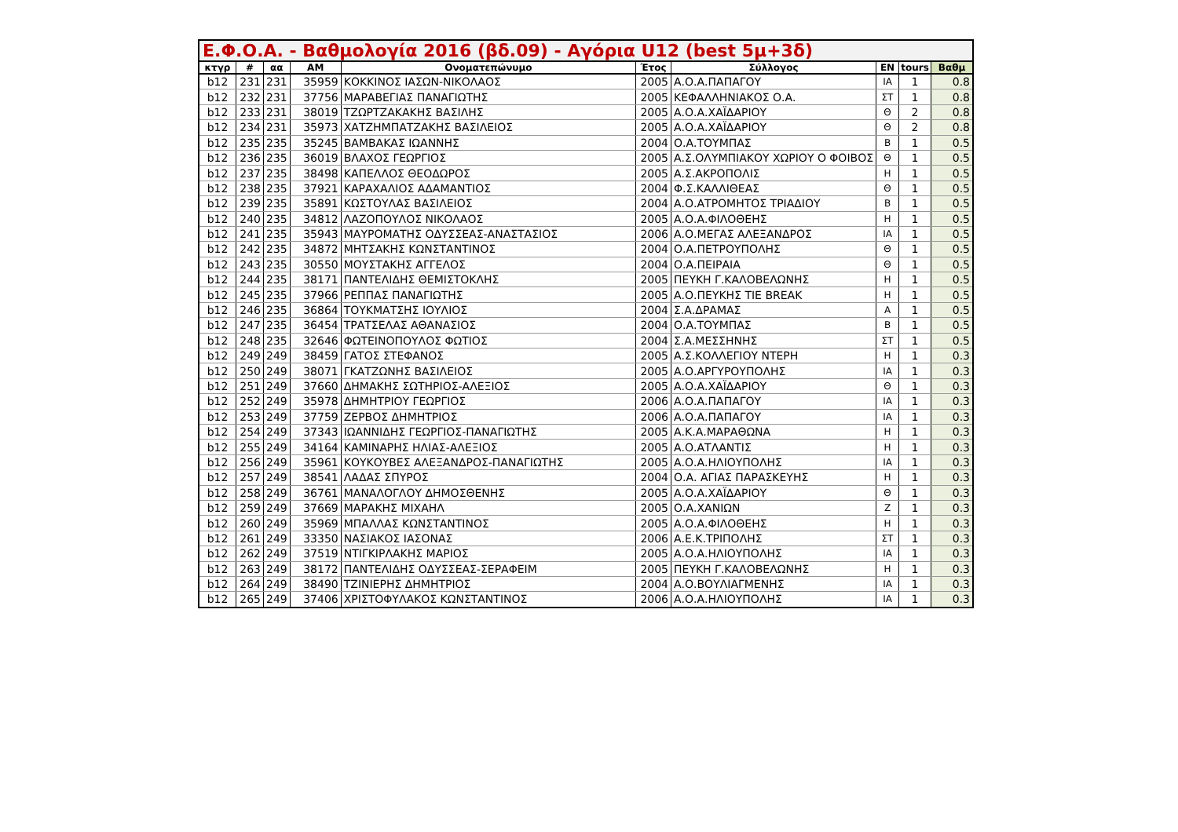Ε.Φ.Ο.Α. - Βαθμολογία 2016 (βδ.09) - Αγόρια U12 (best 5μ+3δ)
| κτγρ | # | αα | ΑΜ | Ονοματεπώνυμο | Έτος | Σύλλογος | ΕΝ | tours | Βαθμ |
| --- | --- | --- | --- | --- | --- | --- | --- | --- | --- |
| b12 | 231 | 231 | 35959 | ΚΟΚΚΙΝΟΣ ΙΑΣΩΝ-ΝΙΚΟΛΑΟΣ | 2005 | Α.Ο.Α.ΠΑΠΑΓΟΥ | ΙΑ | 1 | 0.8 |
| b12 | 232 | 231 | 37756 | ΜΑΡΑΒΕΓΙΑΣ ΠΑΝΑΓΙΩΤΗΣ | 2005 | ΚΕΦΑΛΛΗΝΙΑΚΟΣ Ο.Α. | ΣΤ | 1 | 0.8 |
| b12 | 233 | 231 | 38019 | ΤΖΩΡΤΖΑΚΑΚΗΣ ΒΑΣΙΛΗΣ | 2005 | Α.Ο.Α.ΧΑΪΔΑΡΙΟΥ | Θ | 2 | 0.8 |
| b12 | 234 | 231 | 35973 | ΧΑΤΖΗΜΠΑΤΖΑΚΗΣ ΒΑΣΙΛΕΙΟΣ | 2005 | Α.Ο.Α.ΧΑΪΔΑΡΙΟΥ | Θ | 2 | 0.8 |
| b12 | 235 | 235 | 35245 | ΒΑΜΒΑΚΑΣ ΙΩΑΝΝΗΣ | 2004 | Ο.Α.ΤΟΥΜΠΑΣ | Β | 1 | 0.5 |
| b12 | 236 | 235 | 36019 | ΒΛΑΧΟΣ ΓΕΩΡΓΙΟΣ | 2005 | Α.Σ.ΟΛΥΜΠΙΑΚΟΥ ΧΩΡΙΟΥ Ο ΦΟΙΒΟΣ | Θ | 1 | 0.5 |
| b12 | 237 | 235 | 38498 | ΚΑΠΕΛΛΟΣ ΘΕΟΔΩΡΟΣ | 2005 | Α.Σ.ΑΚΡΟΠΟΛΙΣ | Η | 1 | 0.5 |
| b12 | 238 | 235 | 37921 | ΚΑΡΑΧΑΛΙΟΣ ΑΔΑΜΑΝΤΙΟΣ | 2004 | Φ.Σ.ΚΑΛΛΙΘΕΑΣ | Θ | 1 | 0.5 |
| b12 | 239 | 235 | 35891 | ΚΩΣΤΟΥΛΑΣ ΒΑΣΙΛΕΙΟΣ | 2004 | Α.Ο.ΑΤΡΟΜΗΤΟΣ ΤΡΙΑΔΙΟΥ | Β | 1 | 0.5 |
| b12 | 240 | 235 | 34812 | ΛΑΖΟΠΟΥΛΟΣ ΝΙΚΟΛΑΟΣ | 2005 | Α.Ο.Α.ΦΙΛΟΘΕΗΣ | Η | 1 | 0.5 |
| b12 | 241 | 235 | 35943 | ΜΑΥΡΟΜΑΤΗΣ ΟΔΥΣΣΕΑΣ-ΑΝΑΣΤΑΣΙΟΣ | 2006 | Α.Ο.ΜΕΓΑΣ ΑΛΕΞΑΝΔΡΟΣ | ΙΑ | 1 | 0.5 |
| b12 | 242 | 235 | 34872 | ΜΗΤΣΑΚΗΣ ΚΩΝΣΤΑΝΤΙΝΟΣ | 2004 | Ο.Α.ΠΕΤΡΟΥΠΟΛΗΣ | Θ | 1 | 0.5 |
| b12 | 243 | 235 | 30550 | ΜΟΥΣΤΑΚΗΣ ΑΓΓΕΛΟΣ | 2004 | Ο.Α.ΠΕΙΡΑΙΑ | Θ | 1 | 0.5 |
| b12 | 244 | 235 | 38171 | ΠΑΝΤΕΛΙΔΗΣ ΘΕΜΙΣΤΟΚΛΗΣ | 2005 | ΠΕΥΚΗ Γ.ΚΑΛΟΒΕΛΩΝΗΣ | Η | 1 | 0.5 |
| b12 | 245 | 235 | 37966 | ΡΕΠΠΑΣ ΠΑΝΑΓΙΩΤΗΣ | 2005 | Α.Ο.ΠΕΥΚΗΣ TIE BREAK | Η | 1 | 0.5 |
| b12 | 246 | 235 | 36864 | ΤΟΥΚΜΑΤΣΗΣ ΙΟΥΛΙΟΣ | 2004 | Σ.Α.ΔΡΑΜΑΣ | Α | 1 | 0.5 |
| b12 | 247 | 235 | 36454 | ΤΡΑΤΣΕΛΑΣ ΑΘΑΝΑΣΙΟΣ | 2004 | Ο.Α.ΤΟΥΜΠΑΣ | Β | 1 | 0.5 |
| b12 | 248 | 235 | 32646 | ΦΩΤΕΙΝΟΠΟΥΛΟΣ ΦΩΤΙΟΣ | 2004 | Σ.Α.ΜΕΣΣΗΝΗΣ | ΣΤ | 1 | 0.5 |
| b12 | 249 | 249 | 38459 | ΓΑΤΟΣ ΣΤΕΦΑΝΟΣ | 2005 | Α.Σ.ΚΟΛΛΕΓΙΟΥ ΝΤΕΡΗ | Η | 1 | 0.3 |
| b12 | 250 | 249 | 38071 | ΓΚΑΤΖΩΝΗΣ ΒΑΣΙΛΕΙΟΣ | 2005 | Α.Ο.ΑΡΓΥΡΟΥΠΟΛΗΣ | ΙΑ | 1 | 0.3 |
| b12 | 251 | 249 | 37660 | ΔΗΜΑΚΗΣ ΣΩΤΗΡΙΟΣ-ΑΛΕΞΙΟΣ | 2005 | Α.Ο.Α.ΧΑΪΔΑΡΙΟΥ | Θ | 1 | 0.3 |
| b12 | 252 | 249 | 35978 | ΔΗΜΗΤΡΙΟΥ ΓΕΩΡΓΙΟΣ | 2006 | Α.Ο.Α.ΠΑΠΑΓΟΥ | ΙΑ | 1 | 0.3 |
| b12 | 253 | 249 | 37759 | ΖΕΡΒΟΣ ΔΗΜΗΤΡΙΟΣ | 2006 | Α.Ο.Α.ΠΑΠΑΓΟΥ | ΙΑ | 1 | 0.3 |
| b12 | 254 | 249 | 37343 | ΙΩΑΝΝΙΔΗΣ ΓΕΩΡΓΙΟΣ-ΠΑΝΑΓΙΩΤΗΣ | 2005 | Α.Κ.Α.ΜΑΡΑΘΩΝΑ | Η | 1 | 0.3 |
| b12 | 255 | 249 | 34164 | ΚΑΜΙΝΑΡΗΣ ΗΛΙΑΣ-ΑΛΕΞΙΟΣ | 2005 | Α.Ο.ΑΤΛΑΝΤΙΣ | Η | 1 | 0.3 |
| b12 | 256 | 249 | 35961 | ΚΟΥΚΟΥΒΕΣ ΑΛΕΞΑΝΔΡΟΣ-ΠΑΝΑΓΙΩΤΗΣ | 2005 | Α.Ο.Α.ΗΛΙΟΥΠΟΛΗΣ | ΙΑ | 1 | 0.3 |
| b12 | 257 | 249 | 38541 | ΛΑΔΑΣ ΣΠΥΡΟΣ | 2004 | Ο.Α. ΑΓΙΑΣ ΠΑΡΑΣΚΕΥΗΣ | Η | 1 | 0.3 |
| b12 | 258 | 249 | 36761 | ΜΑΝΑΛΟΓΛΟΥ ΔΗΜΟΣΘΕΝΗΣ | 2005 | Α.Ο.Α.ΧΑΪΔΑΡΙΟΥ | Θ | 1 | 0.3 |
| b12 | 259 | 249 | 37669 | ΜΑΡΑΚΗΣ ΜΙΧΑΗΛ | 2005 | Ο.Α.ΧΑΝΙΩΝ | Ζ | 1 | 0.3 |
| b12 | 260 | 249 | 35969 | ΜΠΑΛΛΑΣ ΚΩΝΣΤΑΝΤΙΝΟΣ | 2005 | Α.Ο.Α.ΦΙΛΟΘΕΗΣ | Η | 1 | 0.3 |
| b12 | 261 | 249 | 33350 | ΝΑΣΙΑΚΟΣ ΙΑΣΟΝΑΣ | 2006 | Α.Ε.Κ.ΤΡΙΠΟΛΗΣ | ΣΤ | 1 | 0.3 |
| b12 | 262 | 249 | 37519 | ΝΤΙΓΚΙΡΛΑΚΗΣ ΜΑΡΙΟΣ | 2005 | Α.Ο.Α.ΗΛΙΟΥΠΟΛΗΣ | ΙΑ | 1 | 0.3 |
| b12 | 263 | 249 | 38172 | ΠΑΝΤΕΛΙΔΗΣ ΟΔΥΣΣΕΑΣ-ΣΕΡΑΦΕΙΜ | 2005 | ΠΕΥΚΗ Γ.ΚΑΛΟΒΕΛΩΝΗΣ | Η | 1 | 0.3 |
| b12 | 264 | 249 | 38490 | ΤΖΙΝΙΕΡΗΣ ΔΗΜΗΤΡΙΟΣ | 2004 | Α.Ο.ΒΟΥΛΙΑΓΜΕΝΗΣ | ΙΑ | 1 | 0.3 |
| b12 | 265 | 249 | 37406 | ΧΡΙΣΤΟΦΥΛΑΚΟΣ ΚΩΝΣΤΑΝΤΙΝΟΣ | 2006 | Α.Ο.Α.ΗΛΙΟΥΠΟΛΗΣ | ΙΑ | 1 | 0.3 |